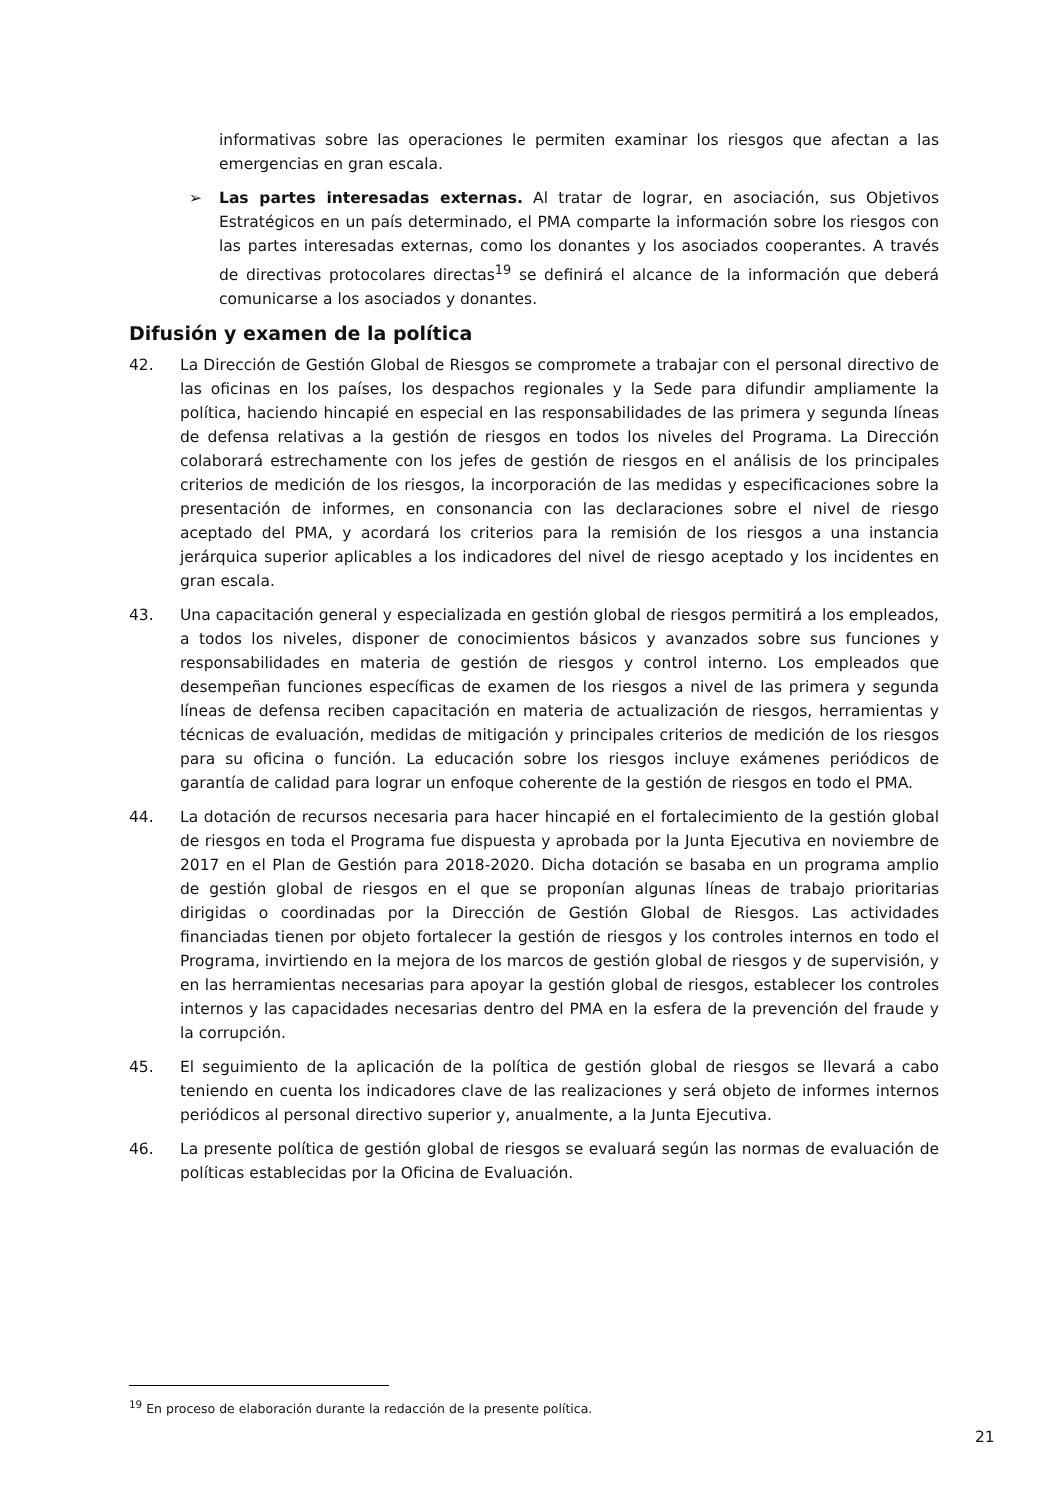informativas sobre las operaciones le permiten examinar los riesgos que afectan a las emergencias en gran escala.
➢ Las partes interesadas externas. Al tratar de lograr, en asociación, sus Objetivos Estratégicos en un país determinado, el PMA comparte la información sobre los riesgos con las partes interesadas externas, como los donantes y los asociados cooperantes. A través de directivas protocolares directas<sup>19</sup> se definirá el alcance de la información que deberá comunicarse a los asociados y donantes.
Difusión y examen de la política
42. La Dirección de Gestión Global de Riesgos se compromete a trabajar con el personal directivo de las oficinas en los países, los despachos regionales y la Sede para difundir ampliamente la política, haciendo hincapié en especial en las responsabilidades de las primera y segunda líneas de defensa relativas a la gestión de riesgos en todos los niveles del Programa. La Dirección colaborará estrechamente con los jefes de gestión de riesgos en el análisis de los principales criterios de medición de los riesgos, la incorporación de las medidas y especificaciones sobre la presentación de informes, en consonancia con las declaraciones sobre el nivel de riesgo aceptado del PMA, y acordará los criterios para la remisión de los riesgos a una instancia jerárquica superior aplicables a los indicadores del nivel de riesgo aceptado y los incidentes en gran escala.
43. Una capacitación general y especializada en gestión global de riesgos permitirá a los empleados, a todos los niveles, disponer de conocimientos básicos y avanzados sobre sus funciones y responsabilidades en materia de gestión de riesgos y control interno. Los empleados que desempeñan funciones específicas de examen de los riesgos a nivel de las primera y segunda líneas de defensa reciben capacitación en materia de actualización de riesgos, herramientas y técnicas de evaluación, medidas de mitigación y principales criterios de medición de los riesgos para su oficina o función. La educación sobre los riesgos incluye exámenes periódicos de garantía de calidad para lograr un enfoque coherente de la gestión de riesgos en todo el PMA.
44. La dotación de recursos necesaria para hacer hincapié en el fortalecimiento de la gestión global de riesgos en toda el Programa fue dispuesta y aprobada por la Junta Ejecutiva en noviembre de 2017 en el Plan de Gestión para 2018-2020. Dicha dotación se basaba en un programa amplio de gestión global de riesgos en el que se proponían algunas líneas de trabajo prioritarias dirigidas o coordinadas por la Dirección de Gestión Global de Riesgos. Las actividades financiadas tienen por objeto fortalecer la gestión de riesgos y los controles internos en todo el Programa, invirtiendo en la mejora de los marcos de gestión global de riesgos y de supervisión, y en las herramientas necesarias para apoyar la gestión global de riesgos, establecer los controles internos y las capacidades necesarias dentro del PMA en la esfera de la prevención del fraude y la corrupción.
45. El seguimiento de la aplicación de la política de gestión global de riesgos se llevará a cabo teniendo en cuenta los indicadores clave de las realizaciones y será objeto de informes internos periódicos al personal directivo superior y, anualmente, a la Junta Ejecutiva.
46. La presente política de gestión global de riesgos se evaluará según las normas de evaluación de políticas establecidas por la Oficina de Evaluación.
<sup>19</sup> En proceso de elaboración durante la redacción de la presente política.
21